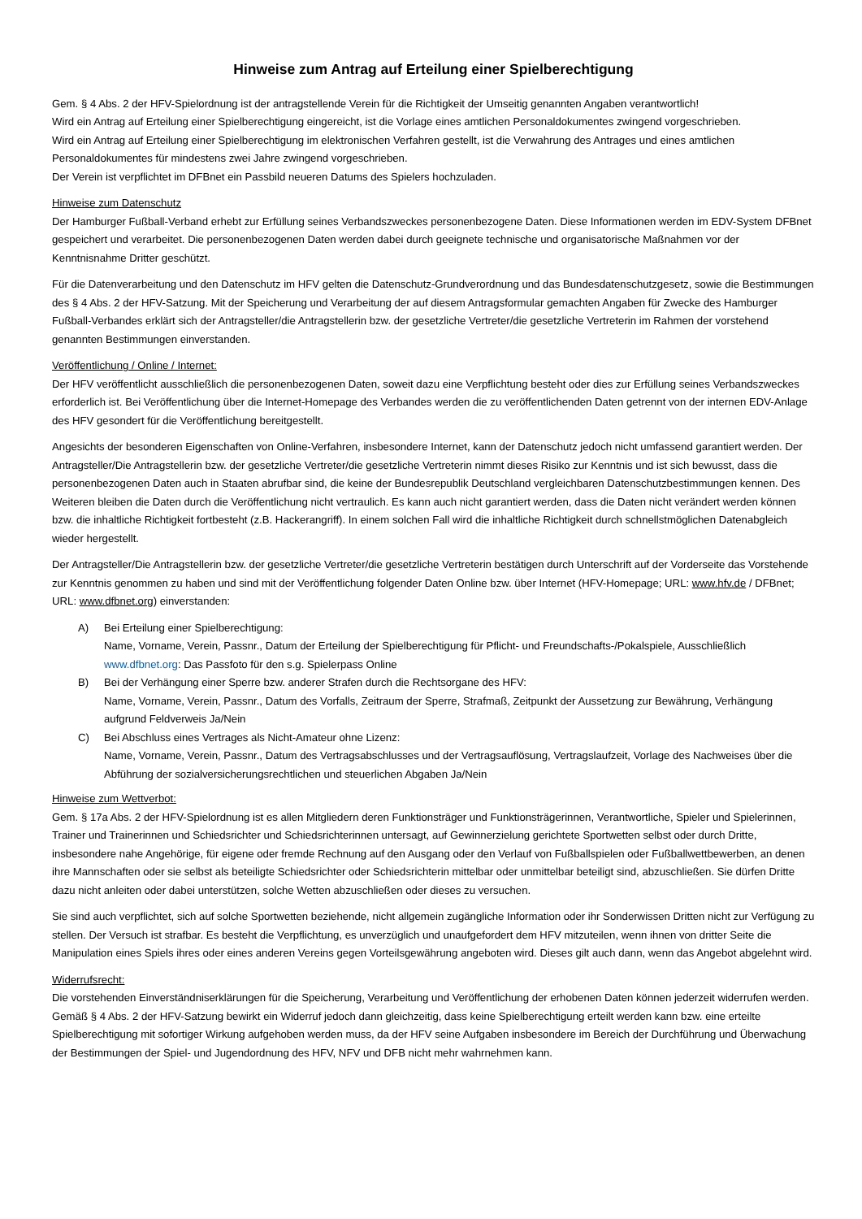Hinweise zum Antrag auf Erteilung einer Spielberechtigung
Gem. § 4 Abs. 2 der HFV-Spielordnung ist der antragstellende Verein für die Richtigkeit der Umseitig genannten Angaben verantwortlich!
Wird ein Antrag auf Erteilung einer Spielberechtigung eingereicht, ist die Vorlage eines amtlichen Personaldokumentes zwingend vorgeschrieben.
Wird ein Antrag auf Erteilung einer Spielberechtigung im elektronischen Verfahren gestellt, ist die Verwahrung des Antrages und eines amtlichen Personaldokumentes für mindestens zwei Jahre zwingend vorgeschrieben.
Der Verein ist verpflichtet im DFBnet ein Passbild neueren Datums des Spielers hochzuladen.
Hinweise zum Datenschutz
Der Hamburger Fußball-Verband erhebt zur Erfüllung seines Verbandszweckes personenbezogene Daten. Diese Informationen werden im EDV-System DFBnet gespeichert und verarbeitet. Die personenbezogenen Daten werden dabei durch geeignete technische und organisatorische Maßnahmen vor der Kenntnisnahme Dritter geschützt.
Für die Datenverarbeitung und den Datenschutz im HFV gelten die Datenschutz-Grundverordnung und das Bundesdatenschutzgesetz, sowie die Bestimmungen des § 4 Abs. 2 der HFV-Satzung. Mit der Speicherung und Verarbeitung der auf diesem Antragsformular gemachten Angaben für Zwecke des Hamburger Fußball-Verbandes erklärt sich der Antragsteller/die Antragstellerin bzw. der gesetzliche Vertreter/die gesetzliche Vertreterin im Rahmen der vorstehend genannten Bestimmungen einverstanden.
Veröffentlichung / Online / Internet:
Der HFV veröffentlicht ausschließlich die personenbezogenen Daten, soweit dazu eine Verpflichtung besteht oder dies zur Erfüllung seines Verbandszweckes erforderlich ist. Bei Veröffentlichung über die Internet-Homepage des Verbandes werden die zu veröffentlichenden Daten getrennt von der internen EDV-Anlage des HFV gesondert für die Veröffentlichung bereitgestellt.
Angesichts der besonderen Eigenschaften von Online-Verfahren, insbesondere Internet, kann der Datenschutz jedoch nicht umfassend garantiert werden. Der Antragsteller/Die Antragstellerin bzw. der gesetzliche Vertreter/die gesetzliche Vertreterin nimmt dieses Risiko zur Kenntnis und ist sich bewusst, dass die personenbezogenen Daten auch in Staaten abrufbar sind, die keine der Bundesrepublik Deutschland vergleichbaren Datenschutzbestimmungen kennen. Des Weiteren bleiben die Daten durch die Veröffentlichung nicht vertraulich. Es kann auch nicht garantiert werden, dass die Daten nicht verändert werden können bzw. die inhaltliche Richtigkeit fortbesteht (z.B. Hackerangriff). In einem solchen Fall wird die inhaltliche Richtigkeit durch schnellstmöglichen Datenabgleich wieder hergestellt.
Der Antragsteller/Die Antragstellerin bzw. der gesetzliche Vertreter/die gesetzliche Vertreterin bestätigen durch Unterschrift auf der Vorderseite das Vorstehende zur Kenntnis genommen zu haben und sind mit der Veröffentlichung folgender Daten Online bzw. über Internet (HFV-Homepage; URL: www.hfv.de / DFBnet; URL: www.dfbnet.org) einverstanden:
A) Bei Erteilung einer Spielberechtigung:
Name, Vorname, Verein, Passnr., Datum der Erteilung der Spielberechtigung für Pflicht- und Freundschafts-/Pokalspiele, Ausschließlich www.dfbnet.org: Das Passfoto für den s.g. Spielerpass Online
B) Bei der Verhängung einer Sperre bzw. anderer Strafen durch die Rechtsorgane des HFV:
Name, Vorname, Verein, Passnr., Datum des Vorfalls, Zeitraum der Sperre, Strafmaß, Zeitpunkt der Aussetzung zur Bewährung, Verhängung aufgrund Feldverweis Ja/Nein
C) Bei Abschluss eines Vertrages als Nicht-Amateur ohne Lizenz:
Name, Vorname, Verein, Passnr., Datum des Vertragsabschlusses und der Vertragsauflösung, Vertragslaufzeit, Vorlage des Nachweises über die Abführung der sozialversicherungsrechtlichen und steuerlichen Abgaben Ja/Nein
Hinweise zum Wettverbot:
Gem. § 17a Abs. 2 der HFV-Spielordnung ist es allen Mitgliedern deren Funktionsträger und Funktionsträgerinnen, Verantwortliche, Spieler und Spielerinnen, Trainer und Trainerinnen und Schiedsrichter und Schiedsrichterinnen untersagt, auf Gewinnerzielung gerichtete Sportwetten selbst oder durch Dritte, insbesondere nahe Angehörige, für eigene oder fremde Rechnung auf den Ausgang oder den Verlauf von Fußballspielen oder Fußballwettbewerben, an denen ihre Mannschaften oder sie selbst als beteiligte Schiedsrichter oder Schiedsrichterin mittelbar oder unmittelbar beteiligt sind, abzuschließen. Sie dürfen Dritte dazu nicht anleiten oder dabei unterstützen, solche Wetten abzuschließen oder dieses zu versuchen.
Sie sind auch verpflichtet, sich auf solche Sportwetten beziehende, nicht allgemein zugängliche Information oder ihr Sonderwissen Dritten nicht zur Verfügung zu stellen. Der Versuch ist strafbar. Es besteht die Verpflichtung, es unverzüglich und unaufgefordert dem HFV mitzuteilen, wenn ihnen von dritter Seite die Manipulation eines Spiels ihres oder eines anderen Vereins gegen Vorteilsgewährung angeboten wird. Dieses gilt auch dann, wenn das Angebot abgelehnt wird.
Widerrufsrecht:
Die vorstehenden Einverständniserklärungen für die Speicherung, Verarbeitung und Veröffentlichung der erhobenen Daten können jederzeit widerrufen werden. Gemäß § 4 Abs. 2 der HFV-Satzung bewirkt ein Widerruf jedoch dann gleichzeitig, dass keine Spielberechtigung erteilt werden kann bzw. eine erteilte Spielberechtigung mit sofortiger Wirkung aufgehoben werden muss, da der HFV seine Aufgaben insbesondere im Bereich der Durchführung und Überwachung der Bestimmungen der Spiel- und Jugendordnung des HFV, NFV und DFB nicht mehr wahrnehmen kann.